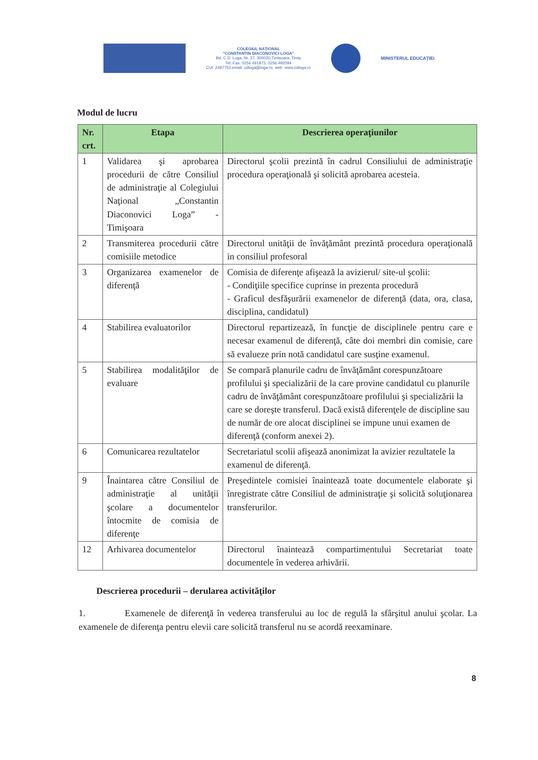COLEGIUL NAȚIONAL
"CONSTANTIN DIACONOVICI LOGA"
Bd. C.D. Loga, Nr. 37, 300020,Timișoara, Timiș
Tel.-Fax: 0256 491873, 0256 492094
CUI: 2487752,email: cdloga@loga.ro, web: www.cdloga.ro
MINISTERUL EDUCAȚIEI
Modul de lucru
| Nr. crt. | Etapa | Descrierea operaţiunilor |
| --- | --- | --- |
| 1 | Validarea şi aprobarea procedurii de către Consiliul de administraţie al Colegiului Naţional „Constantin Diaconovici Loga” - Timişoara | Directorul şcolii prezintă în cadrul Consiliului de administraţie procedura operaţională şi solicită aprobarea acesteia. |
| 2 | Transmiterea procedurii către comisiile metodice | Directorul unităţii de învăţământ prezintă procedura operaţională in consiliul profesoral |
| 3 | Organizarea examenelor de diferenţă | Comisia de diferenţe afişează la avizierul/ site-ul şcolii: - Condiţiile specifice cuprinse in prezenta procedură - Graficul desfăşurării examenelor de diferenţă (data, ora, clasa, disciplina, candidatul) |
| 4 | Stabilirea evaluatorilor | Directorul repartizează, în funcţie de disciplinele pentru care e necesar examenul de diferenţă, câte doi membri din comisie, care să evalueze prin notă candidatul care susţine examenul. |
| 5 | Stabilirea modalităţilor de evaluare | Se compară planurile cadru de învăţământ corespunzătoare profilului şi specializării de la care provine candidatul cu planurile cadru de învăţământ corespunzătoare profilului şi specializării la care se doreşte transferul. Dacă există diferenţele de discipline sau de număr de ore alocat disciplinei se impune unui examen de diferenţă (conform anexei 2). |
| 6 | Comunicarea rezultatelor | Secretariatul scolii afişează anonimizat la avizier rezultatele la examenul de diferenţă. |
| 9 | Înaintarea către Consiliul de administraţie al unităţii şcolare a documentelor întocmite de comisia de diferenţe | Preşedintele comisiei înaintează toate documentele elaborate şi înregistrate către Consiliul de administraţie şi solicită soluţionarea transferurilor. |
| 12 | Arhivarea documentelor | Directorul înaintează compartimentului Secretariat toate documentele în vederea arhivării. |
Descrierea procedurii – derularea activităţilor
1. Examenele de diferenţă în vederea transferului au loc de regulă la sfârşitul anului şcolar. La examenele de diferenţa pentru elevii care solicită transferul nu se acordă reexaminare.
8